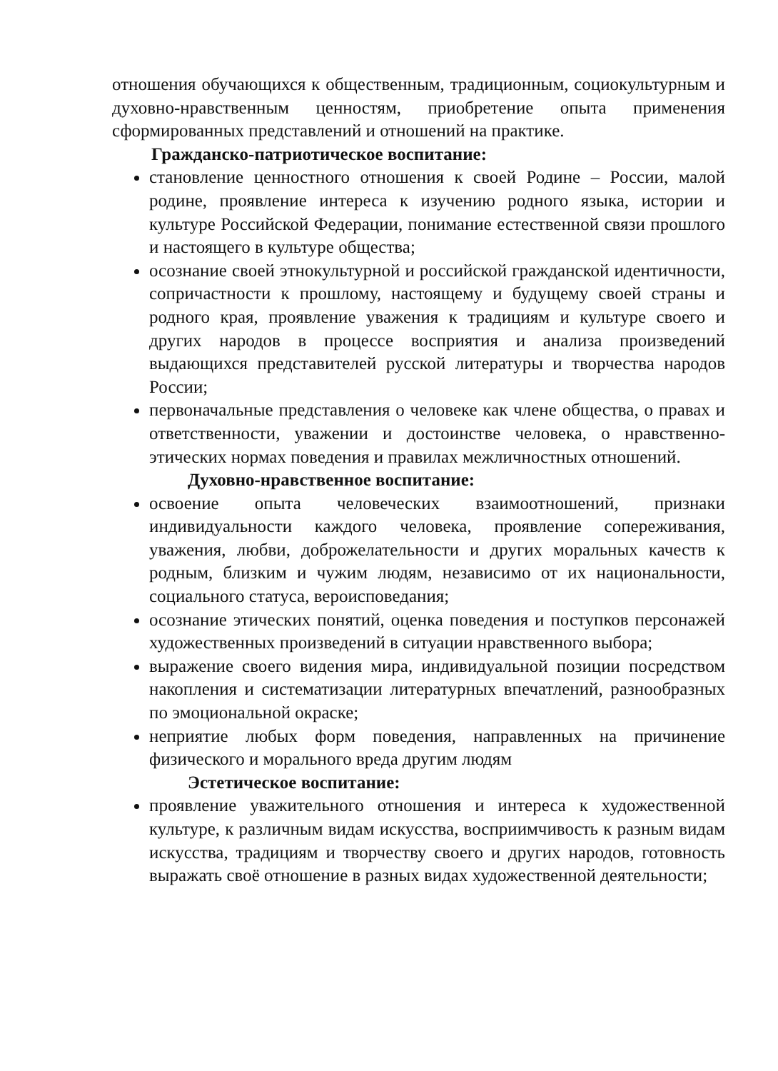отношения обучающихся к общественным, традиционным, социокультурным и духовно-нравственным ценностям, приобретение опыта применения сформированных представлений и отношений на практике.
Гражданско-патриотическое воспитание:
становление ценностного отношения к своей Родине – России, малой родине, проявление интереса к изучению родного языка, истории и культуре Российской Федерации, понимание естественной связи прошлого и настоящего в культуре общества;
осознание своей этнокультурной и российской гражданской идентичности, сопричастности к прошлому, настоящему и будущему своей страны и родного края, проявление уважения к традициям и культуре своего и других народов в процессе восприятия и анализа произведений выдающихся представителей русской литературы и творчества народов России;
первоначальные представления о человеке как члене общества, о правах и ответственности, уважении и достоинстве человека, о нравственно-этических нормах поведения и правилах межличностных отношений.
Духовно-нравственное воспитание:
освоение опыта человеческих взаимоотношений, признаки индивидуальности каждого человека, проявление сопереживания, уважения, любви, доброжелательности и других моральных качеств к родным, близким и чужим людям, независимо от их национальности, социального статуса, вероисповедания;
осознание этических понятий, оценка поведения и поступков персонажей художественных произведений в ситуации нравственного выбора;
выражение своего видения мира, индивидуальной позиции посредством накопления и систематизации литературных впечатлений, разнообразных по эмоциональной окраске;
неприятие любых форм поведения, направленных на причинение физического и морального вреда другим людям
Эстетическое воспитание:
проявление уважительного отношения и интереса к художественной культуре, к различным видам искусства, восприимчивость к разным видам искусства, традициям и творчеству своего и других народов, готовность выражать своё отношение в разных видах художественной деятельности;